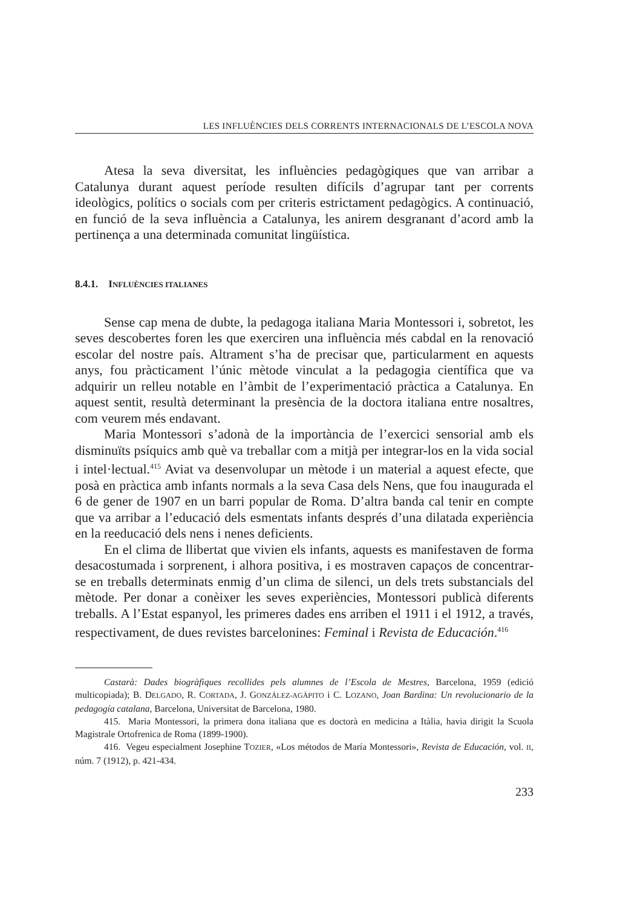LES INFLUÈNCIES DELS CORRENTS INTERNACIONALS DE L’ESCOLA NOVA
Atesa la seva diversitat, les influències pedagògiques que van arribar a Catalunya durant aquest període resulten difícils d’agrupar tant per corrents ideològics, polítics o socials com per criteris estrictament pedagògics. A continuació, en funció de la seva influència a Catalunya, les anirem desgranant d’acord amb la pertinença a una determinada comunitat lingüística.
8.4.1. INFLUÈNCIES ITALIANES
Sense cap mena de dubte, la pedagoga italiana Maria Montessori i, sobretot, les seves descobertes foren les que exerciren una influència més cabdal en la renovació escolar del nostre país. Altrament s’ha de precisar que, particularment en aquests anys, fou pràcticament l’únic mètode vinculat a la pedagogia científica que va adquirir un relleu notable en l’àmbit de l’experimentació pràctica a Catalunya. En aquest sentit, resultà determinant la presència de la doctora italiana entre nosaltres, com veurem més endavant.
Maria Montessori s’adonà de la importància de l’exercici sensorial amb els disminuïts psíquics amb què va treballar com a mitjà per integrar-los en la vida social i intel·lectual.<sup>415</sup> Aviat va desenvolupar un mètode i un material a aquest efecte, que posà en pràctica amb infants normals a la seva Casa dels Nens, que fou inaugurada el 6 de gener de 1907 en un barri popular de Roma. D’altra banda cal tenir en compte que va arribar a l’educació dels esmentats infants després d’una dilatada experiència en la reeducació dels nens i nenes deficients.
En el clima de llibertat que vivien els infants, aquests es manifestaven de forma desacostumada i sorprenent, i alhora positiva, i es mostraven capaços de concentrar-se en treballs determinats enmig d’un clima de silenci, un dels trets substancials del mètode. Per donar a conèixer les seves experiències, Montessori publicà diferents treballs. A l’Estat espanyol, les primeres dades ens arriben el 1911 i el 1912, a través, respectivament, de dues revistes barcelonines: Feminal i Revista de Educación.<sup>416</sup>
Castarà: Dades biogràfiques recollides pels alumnes de l’Escola de Mestres, Barcelona, 1959 (edició multicopiada); B. DELGADO, R. CORTADA, J. GONZÁLEZ-AGÀPITO i C. LOZANO, Joan Bardina: Un revolucionario de la pedagogía catalana, Barcelona, Universitat de Barcelona, 1980.
415. Maria Montessori, la primera dona italiana que es doctorà en medicina a Itàlia, havia dirigit la Scuola Magistrale Ortofrenica de Roma (1899-1900).
416. Vegeu especialment Josephine TOZIER, «Los métodos de María Montessori», Revista de Educación, vol. II, núm. 7 (1912), p. 421-434.
233